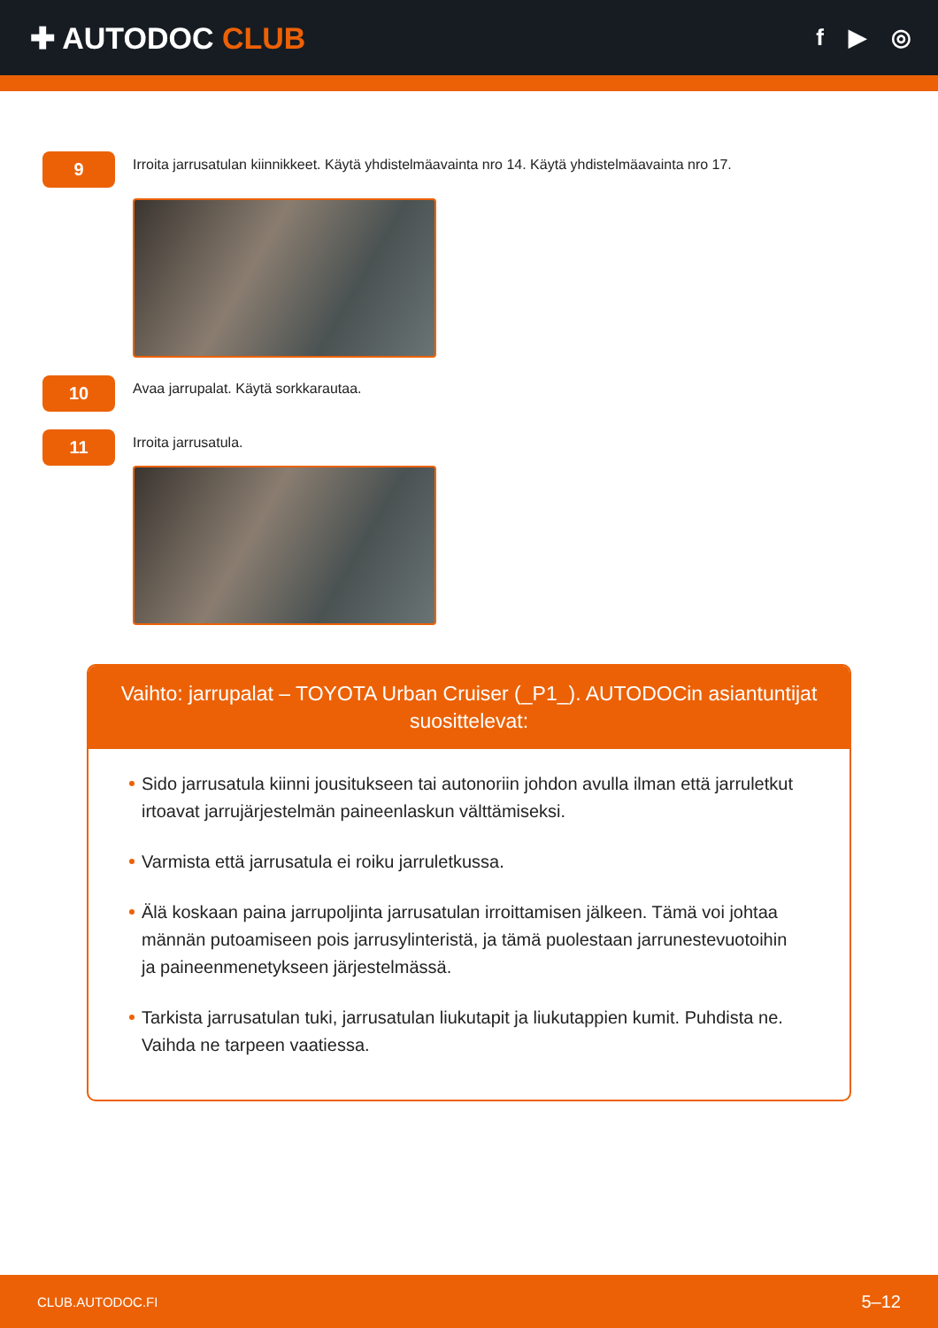✚ AUTODOC CLUB
f ▶ ◎
9
Irroita jarrusatulan kiinnikkeet. Käytä yhdistelmäavainta nro 14. Käytä yhdistelmäavainta nro 17.
10
Avaa jarrupalat. Käytä sorkkarautaa.
11
Irroita jarrusatula.
Vaihto: jarrupalat – TOYOTA Urban Cruiser (_P1_). AUTODOCin asiantuntijat suosittelevat:
Sido jarrusatula kiinni jousitukseen tai autonoriin johdon avulla ilman että jarruletkut irtoavat jarrujärjestelmän paineenlaskun välttämiseksi.
Varmista että jarrusatula ei roiku jarruletkussa.
Älä koskaan paina jarrupoljinta jarrusatulan irroittamisen jälkeen. Tämä voi johtaa männän putoamiseen pois jarrusylinteristä, ja tämä puolestaan jarrunestevuotoihin ja paineenmenetykseen järjestelmässä.
Tarkista jarrusatulan tuki, jarrusatulan liukutapit ja liukutappien kumit. Puhdista ne. Vaihda ne tarpeen vaatiessa.
CLUB.AUTODOC.FI 5–12